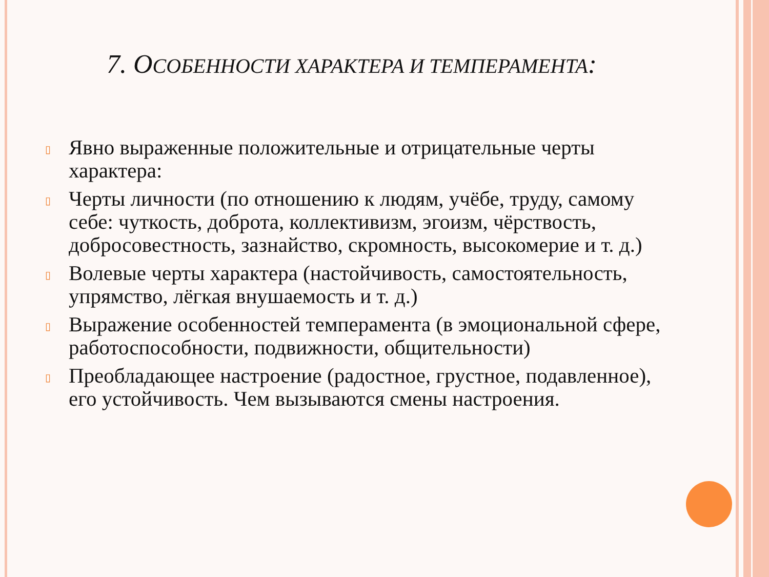7. ОСОБЕННОСТИ ХАРАКТЕРА И ТЕМПЕРАМЕНТА:
▯ Явно выраженные положительные и отрицательные черты характера:
▯ Черты личности (по отношению к людям, учёбе, труду, самому себе: чуткость, доброта, коллективизм, эгоизм, чёрствость, добросовестность, зазнайство, скромность, высокомерие и т. д.)
▯ Волевые черты характера (настойчивость, самостоятельность, упрямство, лёгкая внушаемость и т. д.)
▯ Выражение особенностей темперамента (в эмоциональной сфере, работоспособности, подвижности, общительности)
▯ Преобладающее настроение (радостное, грустное, подавленное), его устойчивость. Чем вызываются смены настроения.